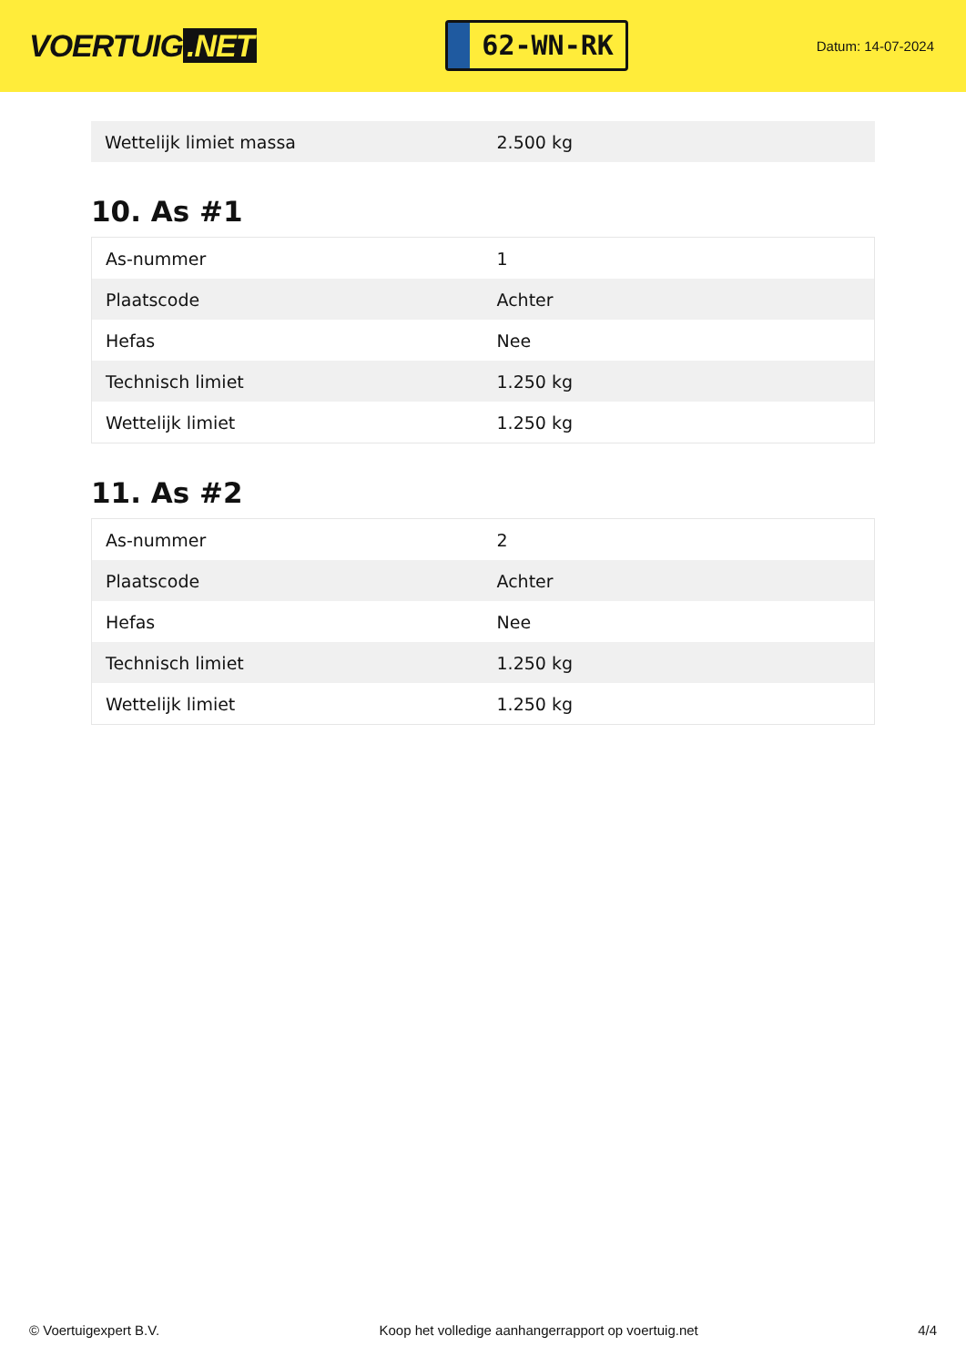VOERTUIG.NET
62-WN-RK
Datum: 14-07-2024
| Wettelijk limiet massa | 2.500 kg |
10. As #1
| As-nummer | 1 |
| Plaatscode | Achter |
| Hefas | Nee |
| Technisch limiet | 1.250 kg |
| Wettelijk limiet | 1.250 kg |
11. As #2
| As-nummer | 2 |
| Plaatscode | Achter |
| Hefas | Nee |
| Technisch limiet | 1.250 kg |
| Wettelijk limiet | 1.250 kg |
© Voertuigexpert B.V. Koop het volledige aanhangerrapport op voertuig.net 4/4